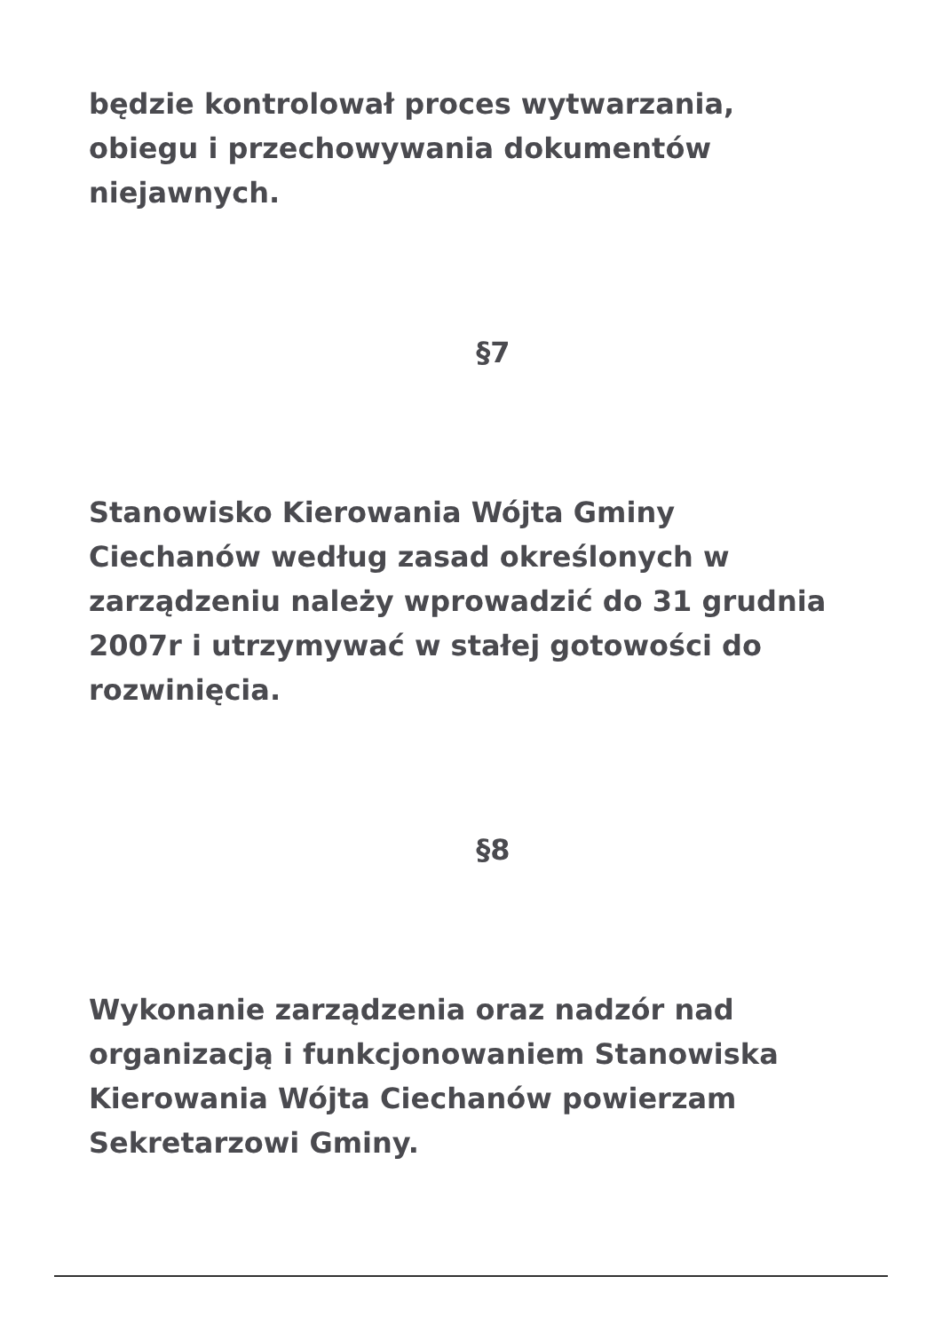będzie kontrolował proces wytwarzania, obiegu i przechowywania dokumentów niejawnych.
§7
Stanowisko Kierowania Wójta Gminy Ciechanów według zasad określonych w zarządzeniu należy wprowadzić do 31 grudnia 2007r i utrzymywać w stałej gotowości do rozwinięcia.
§8
Wykonanie zarządzenia oraz nadzór nad organizacją i funkcjonowaniem Stanowiska Kierowania Wójta Ciechanów powierzam Sekretarzowi Gminy.